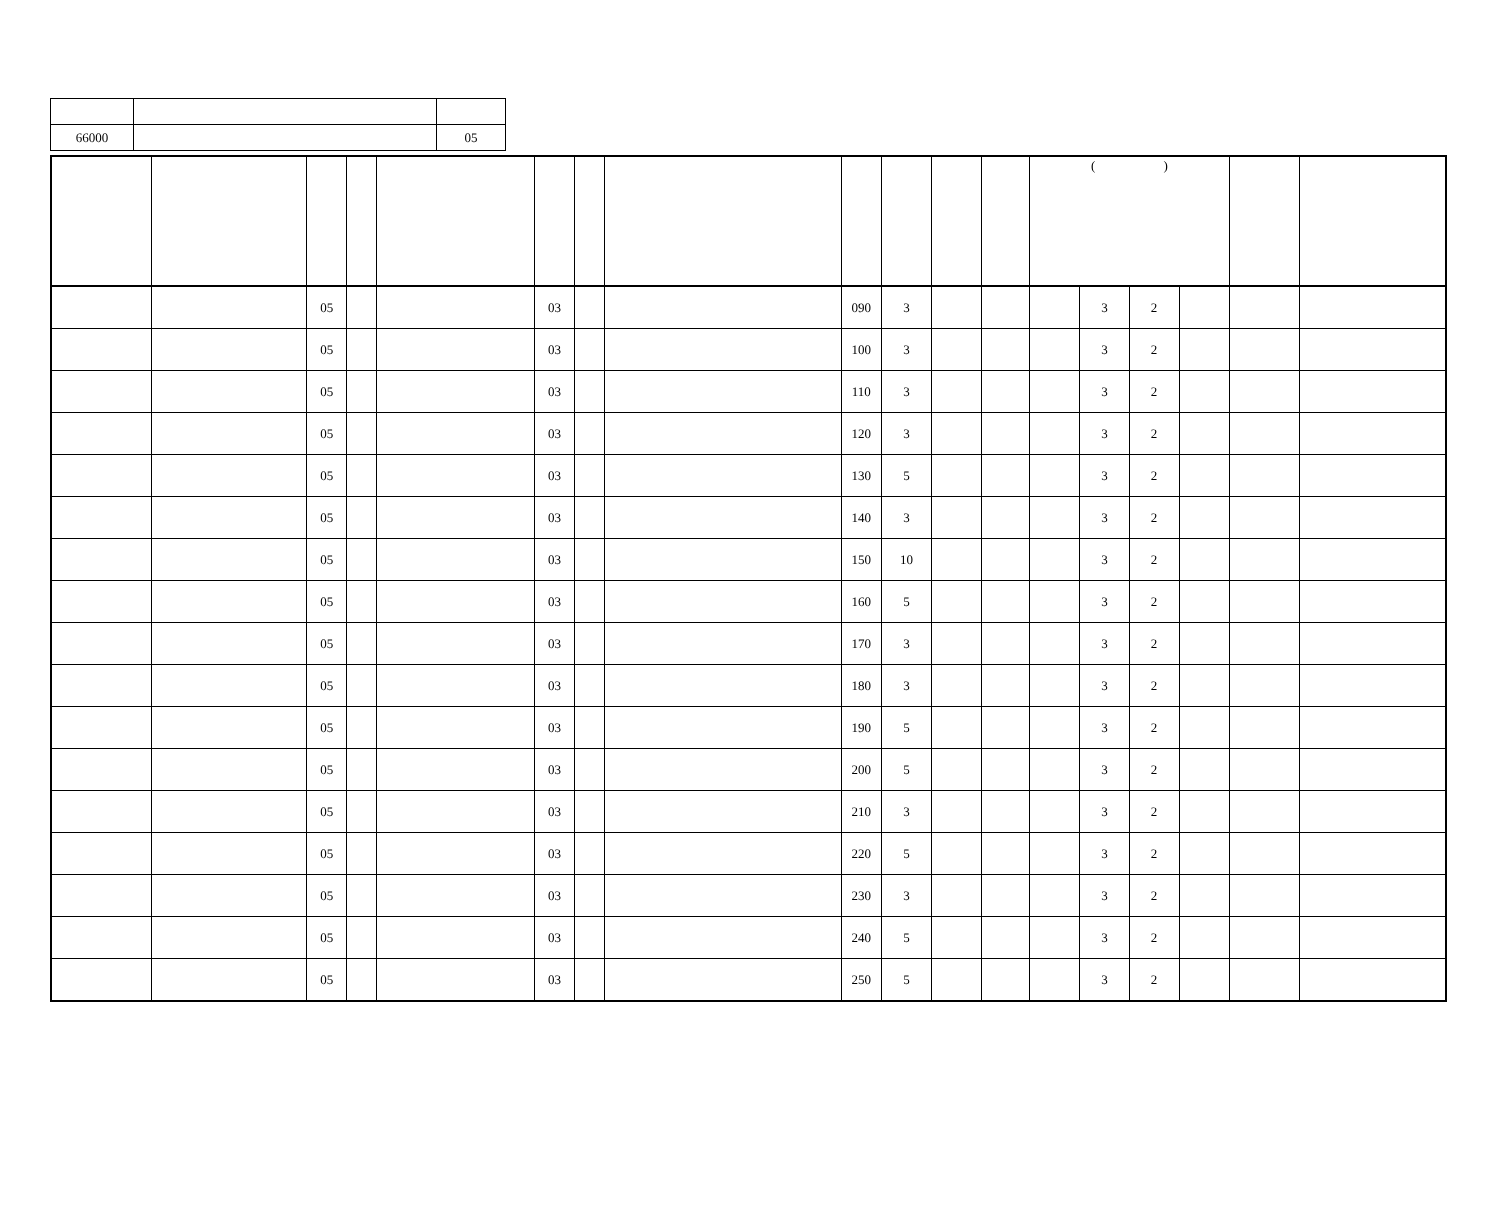| 66000 | | 05 |
| | | | | | | | | | | | | ( ) | | | | | |
| | | 05 | | | 03 | | | 090 | 3 | | | | 3 | 2 | | | |
| | | 05 | | | 03 | | | 100 | 3 | | | | 3 | 2 | | | |
| | | 05 | | | 03 | | | 110 | 3 | | | | 3 | 2 | | | |
| | | 05 | | | 03 | | | 120 | 3 | | | | 3 | 2 | | | |
| | | 05 | | | 03 | | | 130 | 5 | | | | 3 | 2 | | | |
| | | 05 | | | 03 | | | 140 | 3 | | | | 3 | 2 | | | |
| | | 05 | | | 03 | | | 150 | 10 | | | | 3 | 2 | | | |
| | | 05 | | | 03 | | | 160 | 5 | | | | 3 | 2 | | | |
| | | 05 | | | 03 | | | 170 | 3 | | | | 3 | 2 | | | |
| | | 05 | | | 03 | | | 180 | 3 | | | | 3 | 2 | | | |
| | | 05 | | | 03 | | | 190 | 5 | | | | 3 | 2 | | | |
| | | 05 | | | 03 | | | 200 | 5 | | | | 3 | 2 | | | |
| | | 05 | | | 03 | | | 210 | 3 | | | | 3 | 2 | | | |
| | | 05 | | | 03 | | | 220 | 5 | | | | 3 | 2 | | | |
| | | 05 | | | 03 | | | 230 | 3 | | | | 3 | 2 | | | |
| | | 05 | | | 03 | | | 240 | 5 | | | | 3 | 2 | | | |
| | | 05 | | | 03 | | | 250 | 5 | | | | 3 | 2 | | | |